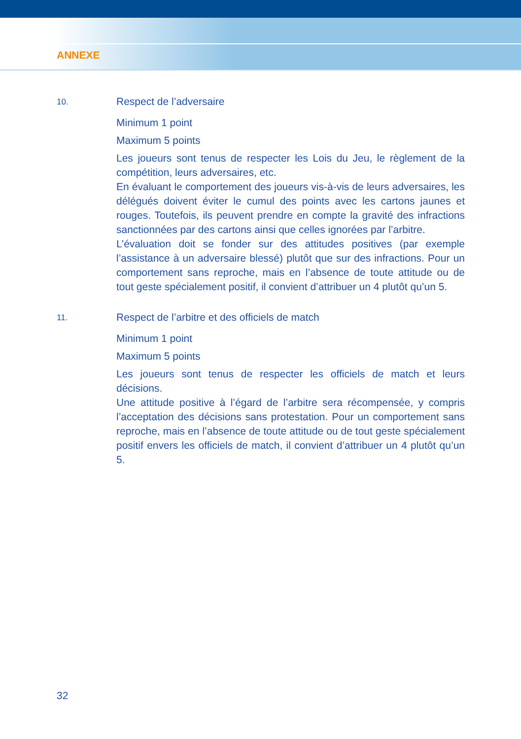ANNEXE
10.
Respect de l’adversaire
Minimum 1 point
Maximum 5 points
Les joueurs sont tenus de respecter les Lois du Jeu, le règlement de la compétition, leurs adversaires, etc.
En évaluant le comportement des joueurs vis-à-vis de leurs adversaires, les délégués doivent éviter le cumul des points avec les cartons jaunes et rouges. Toutefois, ils peuvent prendre en compte la gravité des infractions sanctionnées par des cartons ainsi que celles ignorées par l’arbitre.
L’évaluation doit se fonder sur des attitudes positives (par exemple l’assistance à un adversaire blessé) plutôt que sur des infractions. Pour un comportement sans reproche, mais en l’absence de toute attitude ou de tout geste spécialement positif, il convient d’attribuer un 4 plutôt qu’un 5.
11.
Respect de l’arbitre et des officiels de match
Minimum 1 point
Maximum 5 points
Les joueurs sont tenus de respecter les officiels de match et leurs décisions.
Une attitude positive à l’égard de l’arbitre sera récompensée, y compris l’acceptation des décisions sans protestation. Pour un comportement sans reproche, mais en l’absence de toute attitude ou de tout geste spécialement positif envers les officiels de match, il convient d’attribuer un 4 plutôt qu’un 5.
32